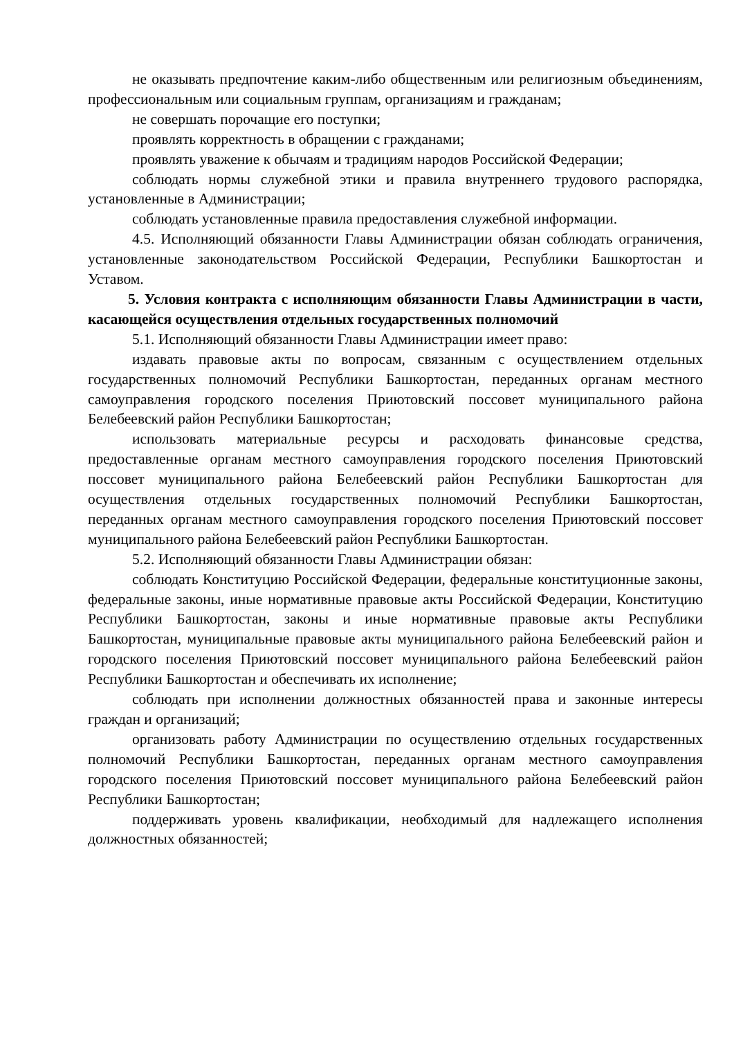не оказывать предпочтение каким-либо общественным или религиозным объединениям, профессиональным или социальным группам, организациям и гражданам;
не совершать порочащие его поступки;
проявлять корректность в обращении с гражданами;
проявлять уважение к обычаям и традициям народов Российской Федерации;
соблюдать нормы служебной этики и правила внутреннего трудового распорядка, установленные в Администрации;
соблюдать установленные правила предоставления служебной информации.
4.5. Исполняющий обязанности Главы Администрации обязан соблюдать ограничения, установленные законодательством Российской Федерации, Республики Башкортостан и Уставом.
5. Условия контракта с исполняющим обязанности Главы Администрации в части, касающейся осуществления отдельных государственных полномочий
5.1. Исполняющий обязанности Главы Администрации имеет право:
издавать правовые акты по вопросам, связанным с осуществлением отдельных государственных полномочий Республики Башкортостан, переданных органам местного самоуправления городского поселения Приютовский поссовет муниципального района Белебеевский район Республики Башкортостан;
использовать материальные ресурсы и расходовать финансовые средства, предоставленные органам местного самоуправления городского поселения Приютовский поссовет муниципального района Белебеевский район Республики Башкортостан для осуществления отдельных государственных полномочий Республики Башкортостан, переданных органам местного самоуправления городского поселения Приютовский поссовет муниципального района Белебеевский район Республики Башкортостан.
5.2. Исполняющий обязанности Главы Администрации обязан:
соблюдать Конституцию Российской Федерации, федеральные конституционные законы, федеральные законы, иные нормативные правовые акты Российской Федерации, Конституцию Республики Башкортостан, законы и иные нормативные правовые акты Республики Башкортостан, муниципальные правовые акты муниципального района Белебеевский район и городского поселения Приютовский поссовет муниципального района Белебеевский район Республики Башкортостан и обеспечивать их исполнение;
соблюдать при исполнении должностных обязанностей права и законные интересы граждан и организаций;
организовать работу Администрации по осуществлению отдельных государственных полномочий Республики Башкортостан, переданных органам местного самоуправления городского поселения Приютовский поссовет муниципального района Белебеевский район Республики Башкортостан;
поддерживать уровень квалификации, необходимый для надлежащего исполнения должностных обязанностей;